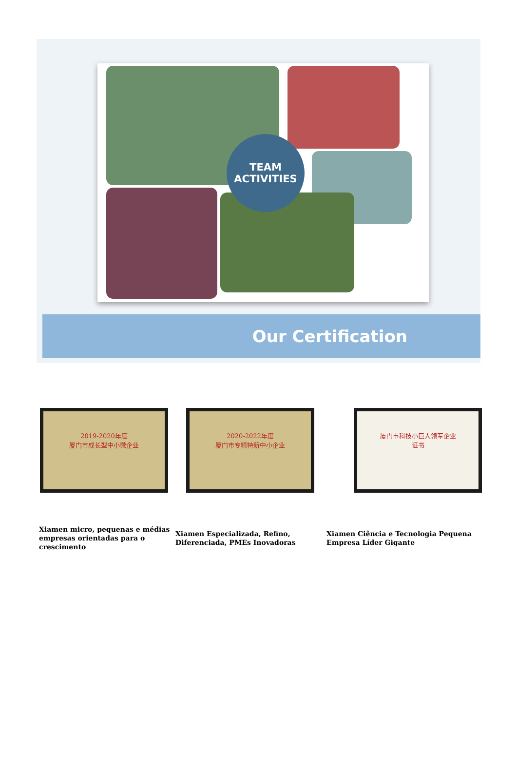TEAM
ACTIVITIES
Our Certification
2019-2020年度
厦门市成长型中小微企业
2020-2022年度
厦门市专精特新中小企业
厦门市科技小巨人领军企业
证书
Xiamen micro, pequenas e médias empresas orientadas para o crescimento
Xiamen Especializada, Refino, Diferenciada, PMEs Inovadoras
Xiamen Ciência e Tecnologia Pequena Empresa Líder Gigante